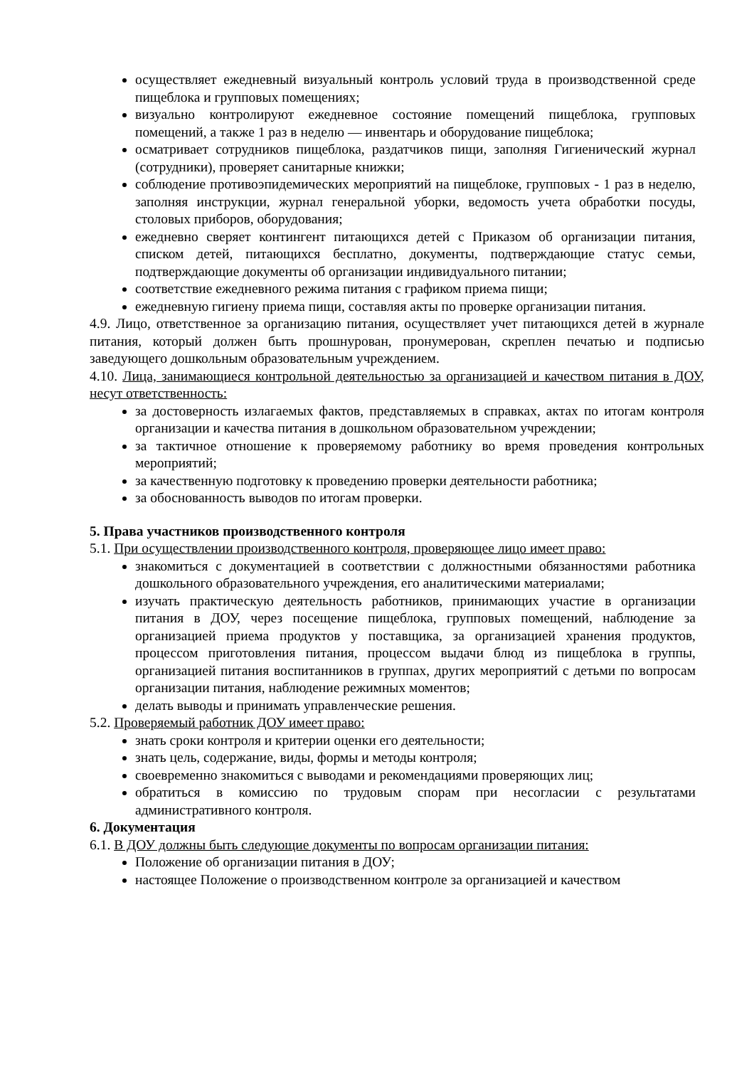осуществляет ежедневный визуальный контроль условий труда в производственной среде пищеблока и групповых помещениях;
визуально контролируют ежедневное состояние помещений пищеблока, групповых помещений, а также 1 раз в неделю — инвентарь и оборудование пищеблока;
осматривает сотрудников пищеблока, раздатчиков пищи, заполняя Гигиенический журнал (сотрудники), проверяет санитарные книжки;
соблюдение противоэпидемических мероприятий на пищеблоке, групповых - 1 раз в неделю, заполняя инструкции, журнал генеральной уборки, ведомость учета обработки посуды, столовых приборов, оборудования;
ежедневно сверяет контингент питающихся детей с Приказом об организации питания, списком детей, питающихся бесплатно, документы, подтверждающие статус семьи, подтверждающие документы об организации индивидуального питании;
соответствие ежедневного режима питания с графиком приема пищи;
ежедневную гигиену приема пищи, составляя акты по проверке организации питания.
4.9. Лицо, ответственное за организацию питания, осуществляет учет питающихся детей в журнале питания, который должен быть прошнурован, пронумерован, скреплен печатью и подписью заведующего дошкольным образовательным учреждением.
4.10. Лица, занимающиеся контрольной деятельностью за организацией и качеством питания в ДОУ, несут ответственность:
за достоверность излагаемых фактов, представляемых в справках, актах по итогам контроля организации и качества питания в дошкольном образовательном учреждении;
за тактичное отношение к проверяемому работнику во время проведения контрольных мероприятий;
за качественную подготовку к проведению проверки деятельности работника;
за обоснованность выводов по итогам проверки.
5. Права участников производственного контроля
5.1. При осуществлении производственного контроля, проверяющее лицо имеет право:
знакомиться с документацией в соответствии с должностными обязанностями работника дошкольного образовательного учреждения, его аналитическими материалами;
изучать практическую деятельность работников, принимающих участие в организации питания в ДОУ, через посещение пищеблока, групповых помещений, наблюдение за организацией приема продуктов у поставщика, за организацией хранения продуктов, процессом приготовления питания, процессом выдачи блюд из пищеблока в группы, организацией питания воспитанников в группах, других мероприятий с детьми по вопросам организации питания, наблюдение режимных моментов;
делать выводы и принимать управленческие решения.
5.2. Проверяемый работник ДОУ имеет право:
знать сроки контроля и критерии оценки его деятельности;
знать цель, содержание, виды, формы и методы контроля;
своевременно знакомиться с выводами и рекомендациями проверяющих лиц;
обратиться в комиссию по трудовым спорам при несогласии с результатами административного контроля.
6. Документация
6.1. В ДОУ должны быть следующие документы по вопросам организации питания:
Положение об организации питания в ДОУ;
настоящее Положение о производственном контроле за организацией и качеством